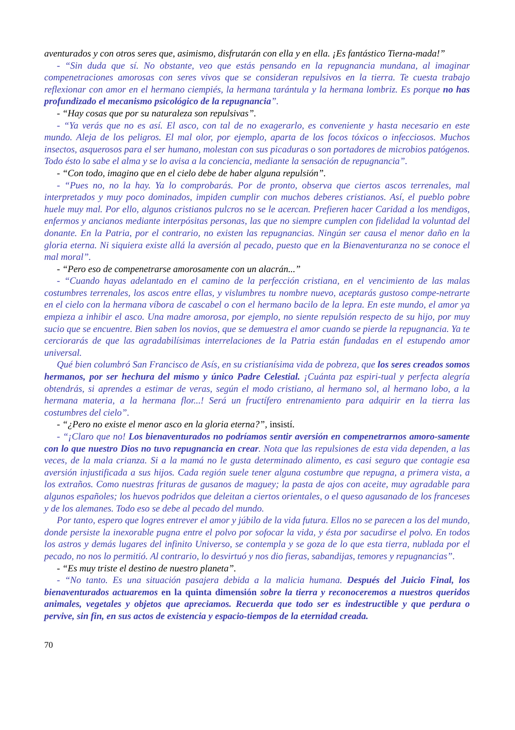aventurados y con otros seres que, asimismo, disfrutarán con ella y en ella. ¡Es fantástico Tierna-mada!”
- “Sin duda que sí. No obstante, veo que estás pensando en la repugnancia mundana, al imaginar compenetraciones amorosas con seres vivos que se consideran repulsivos en la tierra. Te cuesta trabajo reflexionar con amor en el hermano ciempiés, la hermana tarántula y la hermana lombriz. Es porque no has profundizado el mecanismo psicológico de la repugnancia”.
- “Hay cosas que por su naturaleza son repulsivas”.
- “Ya verás que no es así. El asco, con tal de no exagerarlo, es conveniente y hasta necesario en este mundo. Aleja de los peligros. El mal olor, por ejemplo, aparta de los focos tóxicos o infecciosos. Muchos insectos, asquerosos para el ser humano, molestan con sus picaduras o son portadores de microbios patógenos. Todo ésto lo sabe el alma y se lo avisa a la conciencia, mediante la sensación de repugnancia”.
- “Con todo, imagino que en el cielo debe de haber alguna repulsión”.
- “Pues no, no la hay. Ya lo comprobarás. Por de pronto, observa que ciertos ascos terrenales, mal interpretados y muy poco dominados, impiden cumplir con muchos deberes cristianos. Así, el pueblo pobre huele muy mal. Por ello, algunos cristianos pulcros no se le acercan. Prefieren hacer Caridad a los mendigos, enfermos y ancianos mediante interpósitas personas, las que no siempre cumplen con fidelidad la voluntad del donante. En la Patria, por el contrario, no existen las repugnancias. Ningún ser causa el menor daño en la gloria eterna. Ni siquiera existe allá la aversión al pecado, puesto que en la Bienaventuranza no se conoce el mal moral”.
- “Pero eso de compenetrarse amorosamente con un alacrán...”
- “Cuando hayas adelantado en el camino de la perfección cristiana, en el vencimiento de las malas costumbres terrenales, los ascos entre ellas, y vislumbres tu nombre nuevo, aceptarás gustoso compe-netrarte en el cielo con la hermana víbora de cascabel o con el hermano bacilo de la lepra. En este mundo, el amor ya empieza a inhibir el asco. Una madre amorosa, por ejemplo, no siente repulsión respecto de su hijo, por muy sucio que se encuentre. Bien saben los novios, que se demuestra el amor cuando se pierde la repugnancia. Ya te cerciorarás de que las agradabilísimas interrelaciones de la Patria están fundadas en el estupendo amor universal.
Qué bien columbró San Francisco de Asís, en su cristianísima vida de pobreza, que los seres creados somos hermanos, por ser hechura del mismo y único Padre Celestial. ¡Cuánta paz espiri-tual y perfecta alegría obtendrás, si aprendes a estimar de veras, según el modo cristiano, al hermano sol, al hermano lobo, a la hermana materia, a la hermana flor...! Será un fructífero entrenamiento para adquirir en la tierra las costumbres del cielo”.
- “¿Pero no existe el menor asco en la gloria eterna?”, insistí.
- “¡Claro que no! Los bienaventurados no podríamos sentir aversión en compenetrarnos amoro-samente con lo que nuestro Dios no tuvo repugnancia en crear. Nota que las repulsiones de esta vida dependen, a las veces, de la mala crianza. Si a la mamá no le gusta determinado alimento, es casi seguro que contagie esa aversión injustificada a sus hijos. Cada región suele tener alguna costumbre que repugna, a primera vista, a los extraños. Como nuestras frituras de gusanos de maguey; la pasta de ajos con aceite, muy agradable para algunos españoles; los huevos podridos que deleitan a ciertos orientales, o el queso agusanado de los franceses y de los alemanes. Todo eso se debe al pecado del mundo.
Por tanto, espero que logres entrever el amor y júbilo de la vida futura. Ellos no se parecen a los del mundo, donde persiste la inexorable pugna entre el polvo por sofocar la vida, y ésta por sacudirse el polvo. En todos los astros y demás lugares del infinito Universo, se contempla y se goza de lo que esta tierra, nublada por el pecado, no nos lo permitió. Al contrario, lo desvirtuó y nos dio fieras, sabandijas, temores y repugnancias”.
- “Es muy triste el destino de nuestro planeta”.
- “No tanto. Es una situación pasajera debida a la malicia humana. Después del Juicio Final, los bienaventurados actuaremos en la quinta dimensión sobre la tierra y reconoceremos a nuestros queridos animales, vegetales y objetos que apreciamos. Recuerda que todo ser es indestructible y que perdura o pervive, sin fin, en sus actos de existencia y espacio-tiempos de la eternidad creada.
70